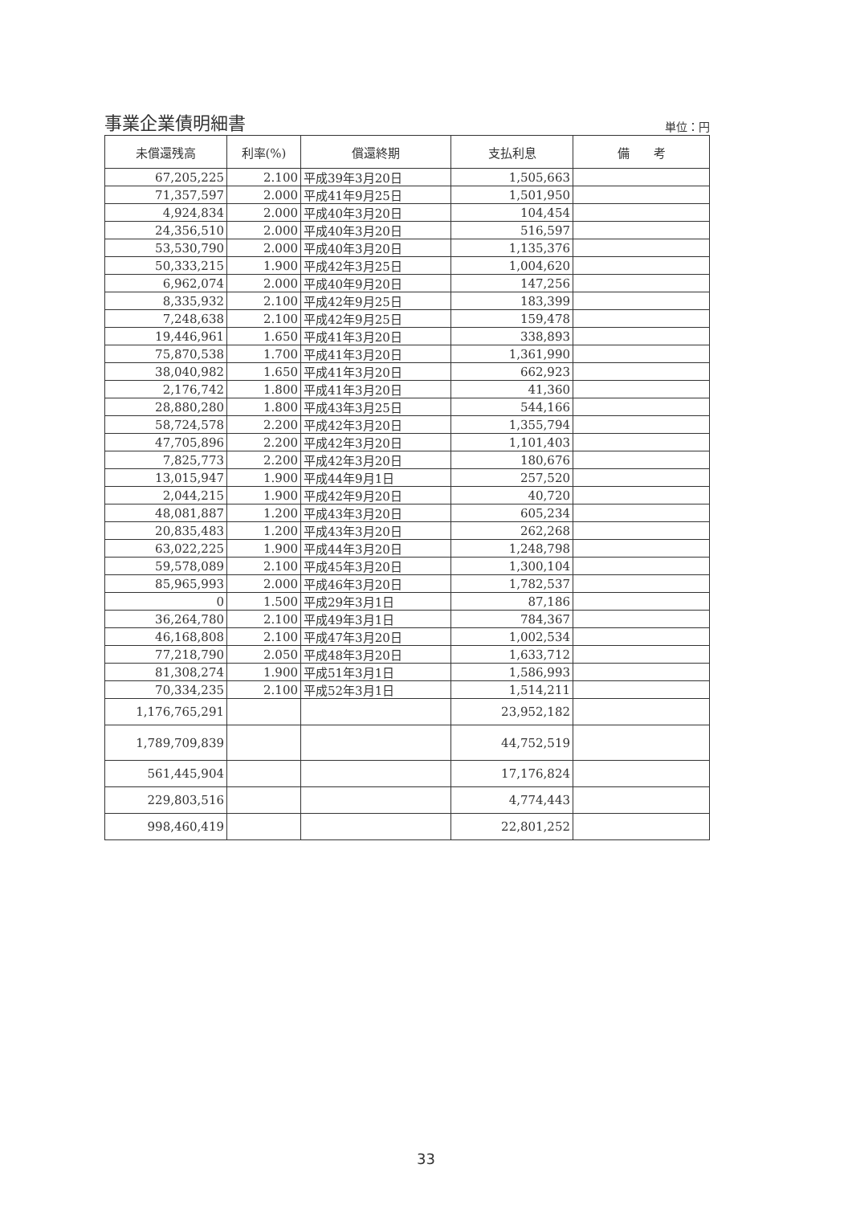事業企業債明細書
単位：円
| 未償還残高 | 利率(%) | 償還終期 | 支払利息 | 備 考 |
| --- | --- | --- | --- | --- |
| 67,205,225 | 2.100 | 平成39年3月20日 | 1,505,663 | |
| 71,357,597 | 2.000 | 平成41年9月25日 | 1,501,950 | |
| 4,924,834 | 2.000 | 平成40年3月20日 | 104,454 | |
| 24,356,510 | 2.000 | 平成40年3月20日 | 516,597 | |
| 53,530,790 | 2.000 | 平成40年3月20日 | 1,135,376 | |
| 50,333,215 | 1.900 | 平成42年3月25日 | 1,004,620 | |
| 6,962,074 | 2.000 | 平成40年9月20日 | 147,256 | |
| 8,335,932 | 2.100 | 平成42年9月25日 | 183,399 | |
| 7,248,638 | 2.100 | 平成42年9月25日 | 159,478 | |
| 19,446,961 | 1.650 | 平成41年3月20日 | 338,893 | |
| 75,870,538 | 1.700 | 平成41年3月20日 | 1,361,990 | |
| 38,040,982 | 1.650 | 平成41年3月20日 | 662,923 | |
| 2,176,742 | 1.800 | 平成41年3月20日 | 41,360 | |
| 28,880,280 | 1.800 | 平成43年3月25日 | 544,166 | |
| 58,724,578 | 2.200 | 平成42年3月20日 | 1,355,794 | |
| 47,705,896 | 2.200 | 平成42年3月20日 | 1,101,403 | |
| 7,825,773 | 2.200 | 平成42年3月20日 | 180,676 | |
| 13,015,947 | 1.900 | 平成44年9月1日 | 257,520 | |
| 2,044,215 | 1.900 | 平成42年9月20日 | 40,720 | |
| 48,081,887 | 1.200 | 平成43年3月20日 | 605,234 | |
| 20,835,483 | 1.200 | 平成43年3月20日 | 262,268 | |
| 63,022,225 | 1.900 | 平成44年3月20日 | 1,248,798 | |
| 59,578,089 | 2.100 | 平成45年3月20日 | 1,300,104 | |
| 85,965,993 | 2.000 | 平成46年3月20日 | 1,782,537 | |
| 0 | 1.500 | 平成29年3月1日 | 87,186 | |
| 36,264,780 | 2.100 | 平成49年3月1日 | 784,367 | |
| 46,168,808 | 2.100 | 平成47年3月20日 | 1,002,534 | |
| 77,218,790 | 2.050 | 平成48年3月20日 | 1,633,712 | |
| 81,308,274 | 1.900 | 平成51年3月1日 | 1,586,993 | |
| 70,334,235 | 2.100 | 平成52年3月1日 | 1,514,211 | |
| 1,176,765,291 | | | 23,952,182 | |
| 1,789,709,839 | | | 44,752,519 | |
| 561,445,904 | | | 17,176,824 | |
| 229,803,516 | | | 4,774,443 | |
| 998,460,419 | | | 22,801,252 | |
33